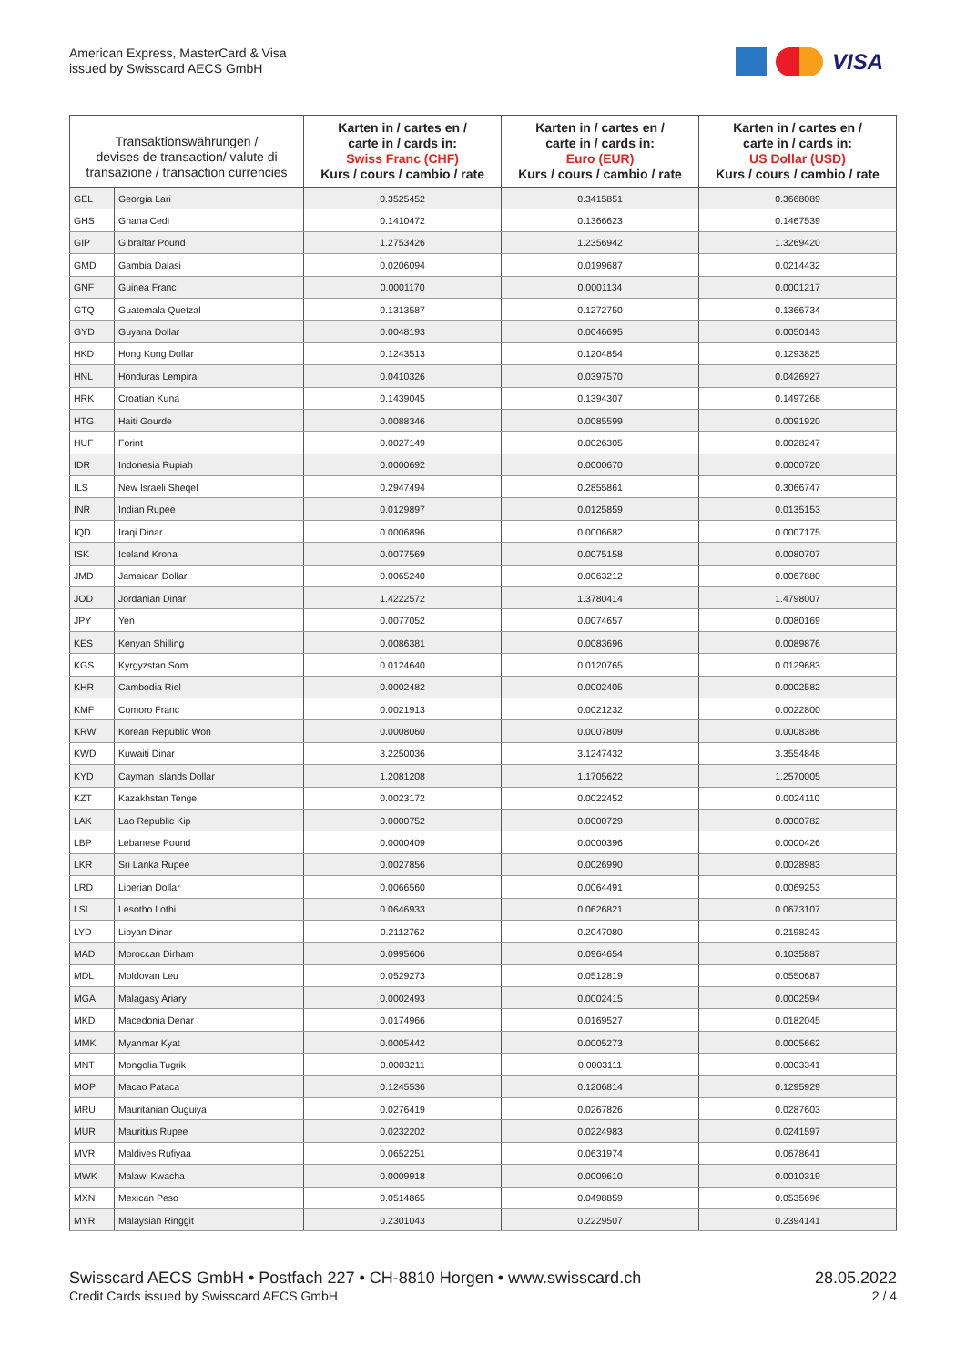American Express, MasterCard & Visa
issued by Swisscard AECS GmbH
VISA
| Transaktionswährungen / devises de transaction/ valute di transazione / transaction currencies | | Karten in / cartes en / carte in / cards in: Swiss Franc (CHF) Kurs / cours / cambio / rate | Karten in / cartes en / carte in / cards in: Euro (EUR) Kurs / cours / cambio / rate | Karten in / cartes en / carte in / cards in: US Dollar (USD) Kurs / cours / cambio / rate |
| --- | --- | --- | --- | --- |
| GEL | Georgia Lari | 0.3525452 | 0.3415851 | 0.3668089 |
| GHS | Ghana Cedi | 0.1410472 | 0.1366623 | 0.1467539 |
| GIP | Gibraltar Pound | 1.2753426 | 1.2356942 | 1.3269420 |
| GMD | Gambia Dalasi | 0.0206094 | 0.0199687 | 0.0214432 |
| GNF | Guinea Franc | 0.0001170 | 0.0001134 | 0.0001217 |
| GTQ | Guatemala Quetzal | 0.1313587 | 0.1272750 | 0.1366734 |
| GYD | Guyana Dollar | 0.0048193 | 0.0046695 | 0.0050143 |
| HKD | Hong Kong Dollar | 0.1243513 | 0.1204854 | 0.1293825 |
| HNL | Honduras Lempira | 0.0410326 | 0.0397570 | 0.0426927 |
| HRK | Croatian Kuna | 0.1439045 | 0.1394307 | 0.1497268 |
| HTG | Haiti Gourde | 0.0088346 | 0.0085599 | 0.0091920 |
| HUF | Forint | 0.0027149 | 0.0026305 | 0.0028247 |
| IDR | Indonesia Rupiah | 0.0000692 | 0.0000670 | 0.0000720 |
| ILS | New Israeli Sheqel | 0.2947494 | 0.2855861 | 0.3066747 |
| INR | Indian Rupee | 0.0129897 | 0.0125859 | 0.0135153 |
| IQD | Iraqi Dinar | 0.0006896 | 0.0006682 | 0.0007175 |
| ISK | Iceland Krona | 0.0077569 | 0.0075158 | 0.0080707 |
| JMD | Jamaican Dollar | 0.0065240 | 0.0063212 | 0.0067880 |
| JOD | Jordanian Dinar | 1.4222572 | 1.3780414 | 1.4798007 |
| JPY | Yen | 0.0077052 | 0.0074657 | 0.0080169 |
| KES | Kenyan Shilling | 0.0086381 | 0.0083696 | 0.0089876 |
| KGS | Kyrgyzstan Som | 0.0124640 | 0.0120765 | 0.0129683 |
| KHR | Cambodia Riel | 0.0002482 | 0.0002405 | 0.0002582 |
| KMF | Comoro Franc | 0.0021913 | 0.0021232 | 0.0022800 |
| KRW | Korean Republic Won | 0.0008060 | 0.0007809 | 0.0008386 |
| KWD | Kuwaiti Dinar | 3.2250036 | 3.1247432 | 3.3554848 |
| KYD | Cayman Islands Dollar | 1.2081208 | 1.1705622 | 1.2570005 |
| KZT | Kazakhstan Tenge | 0.0023172 | 0.0022452 | 0.0024110 |
| LAK | Lao Republic Kip | 0.0000752 | 0.0000729 | 0.0000782 |
| LBP | Lebanese Pound | 0.0000409 | 0.0000396 | 0.0000426 |
| LKR | Sri Lanka Rupee | 0.0027856 | 0.0026990 | 0.0028983 |
| LRD | Liberian Dollar | 0.0066560 | 0.0064491 | 0.0069253 |
| LSL | Lesotho Lothi | 0.0646933 | 0.0626821 | 0.0673107 |
| LYD | Libyan Dinar | 0.2112762 | 0.2047080 | 0.2198243 |
| MAD | Moroccan Dirham | 0.0995606 | 0.0964654 | 0.1035887 |
| MDL | Moldovan Leu | 0.0529273 | 0.0512819 | 0.0550687 |
| MGA | Malagasy Ariary | 0.0002493 | 0.0002415 | 0.0002594 |
| MKD | Macedonia Denar | 0.0174966 | 0.0169527 | 0.0182045 |
| MMK | Myanmar Kyat | 0.0005442 | 0.0005273 | 0.0005662 |
| MNT | Mongolia Tugrik | 0.0003211 | 0.0003111 | 0.0003341 |
| MOP | Macao Pataca | 0.1245536 | 0.1206814 | 0.1295929 |
| MRU | Mauritanian Ouguiya | 0.0276419 | 0.0267826 | 0.0287603 |
| MUR | Mauritius Rupee | 0.0232202 | 0.0224983 | 0.0241597 |
| MVR | Maldives Rufiyaa | 0.0652251 | 0.0631974 | 0.0678641 |
| MWK | Malawi Kwacha | 0.0009918 | 0.0009610 | 0.0010319 |
| MXN | Mexican Peso | 0.0514865 | 0.0498859 | 0.0535696 |
| MYR | Malaysian Ringgit | 0.2301043 | 0.2229507 | 0.2394141 |
Swisscard AECS GmbH • Postfach 227 • CH-8810 Horgen • www.swisscard.ch
Credit Cards issued by Swisscard AECS GmbH
28.05.2022
2 / 4